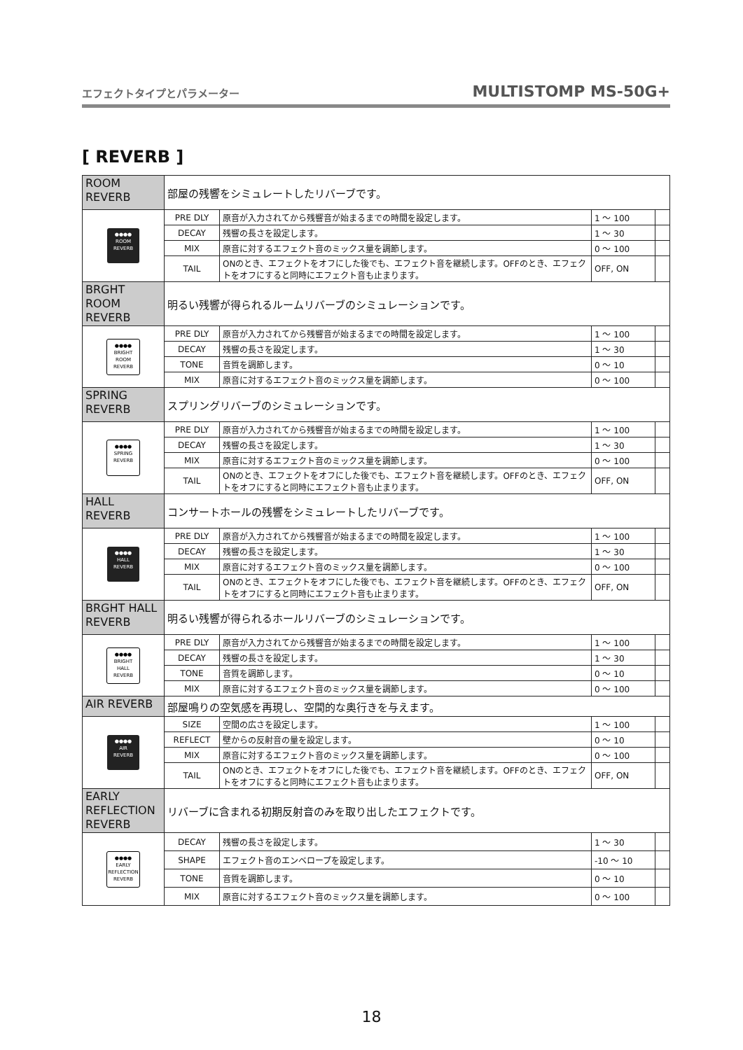エフェクトタイプとパラメーター MULTISTOMP MS-50G+
[ REVERB ]
| ROOM REVERB | 部屋の残響をシミュレートしたリバーブです。 | | | |
| ●●●● ROOM REVERB | PRE DLY | 原音が入力されてから残響音が始まるまでの時間を設定します。 | 1 ～ 100 | |
| | DECAY | 残響の長さを設定します。 | 1 ～ 30 | |
| | MIX | 原音に対するエフェクト音のミックス量を調節します。 | 0 ～ 100 | |
| | TAIL | ONのとき、エフェクトをオフにした後でも、エフェクト音を継続します。OFFのとき、エフェクトをオフにすると同時にエフェクト音も止まります。 | OFF, ON | |
| BRGHT ROOM REVERB | 明るい残響が得られるルームリバーブのシミュレーションです。 | | | |
| ●●●● BRIGHT ROOM REVERB | PRE DLY | 原音が入力されてから残響音が始まるまでの時間を設定します。 | 1 ～ 100 | |
| | DECAY | 残響の長さを設定します。 | 1 ～ 30 | |
| | TONE | 音質を調節します。 | 0 ～ 10 | |
| | MIX | 原音に対するエフェクト音のミックス量を調節します。 | 0 ～ 100 | |
| SPRING REVERB | スプリングリバーブのシミュレーションです。 | | | |
| ●●●● SPRING REVERB | PRE DLY | 原音が入力されてから残響音が始まるまでの時間を設定します。 | 1 ～ 100 | |
| | DECAY | 残響の長さを設定します。 | 1 ～ 30 | |
| | MIX | 原音に対するエフェクト音のミックス量を調節します。 | 0 ～ 100 | |
| | TAIL | ONのとき、エフェクトをオフにした後でも、エフェクト音を継続します。OFFのとき、エフェクトをオフにすると同時にエフェクト音も止まります。 | OFF, ON | |
| HALL REVERB | コンサートホールの残響をシミュレートしたリバーブです。 | | | |
| ●●●● HALL REVERB | PRE DLY | 原音が入力されてから残響音が始まるまでの時間を設定します。 | 1 ～ 100 | |
| | DECAY | 残響の長さを設定します。 | 1 ～ 30 | |
| | MIX | 原音に対するエフェクト音のミックス量を調節します。 | 0 ～ 100 | |
| | TAIL | ONのとき、エフェクトをオフにした後でも、エフェクト音を継続します。OFFのとき、エフェクトをオフにすると同時にエフェクト音も止まります。 | OFF, ON | |
| BRGHT HALL REVERB | 明るい残響が得られるホールリバーブのシミュレーションです。 | | | |
| ●●●● BRIGHT HALL REVERB | PRE DLY | 原音が入力されてから残響音が始まるまでの時間を設定します。 | 1 ～ 100 | |
| | DECAY | 残響の長さを設定します。 | 1 ～ 30 | |
| | TONE | 音質を調節します。 | 0 ～ 10 | |
| | MIX | 原音に対するエフェクト音のミックス量を調節します。 | 0 ～ 100 | |
| AIR REVERB | 部屋鳴りの空気感を再現し、空間的な奥行きを与えます。 | | | |
| ●●●● AIR REVERB | SIZE | 空間の広さを設定します。 | 1 ～ 100 | |
| | REFLECT | 壁からの反射音の量を設定します。 | 0 ～ 10 | |
| | MIX | 原音に対するエフェクト音のミックス量を調節します。 | 0 ～ 100 | |
| | TAIL | ONのとき、エフェクトをオフにした後でも、エフェクト音を継続します。OFFのとき、エフェクトをオフにすると同時にエフェクト音も止まります。 | OFF, ON | |
| EARLY REFLECTION REVERB | リバーブに含まれる初期反射音のみを取り出したエフェクトです。 | | | |
| ●●●● EARLY REFLECTION REVERB | DECAY | 残響の長さを設定します。 | 1 ～ 30 | |
| | SHAPE | エフェクト音のエンベロープを設定します。 | -10 ～ 10 | |
| | TONE | 音質を調節します。 | 0 ～ 10 | |
| | MIX | 原音に対するエフェクト音のミックス量を調節します。 | 0 ～ 100 | |
18